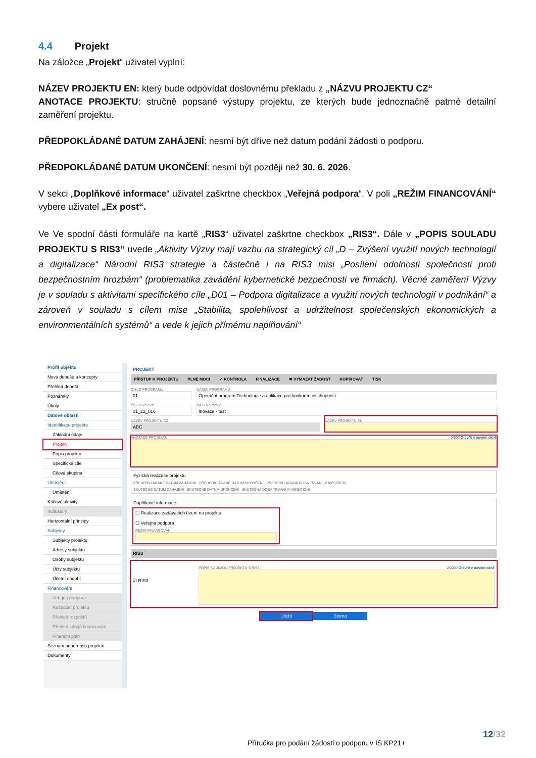4.4 Projekt
Na záložce „Projekt“ uživatel vyplní:
NÁZEV PROJEKTU EN: který bude odpovídat doslovnému překladu z „NÁZVU PROJEKTU CZ“
ANOTACE PROJEKTU: stručně popsané výstupy projektu, ze kterých bude jednoznačně patrné detailní zaměření projektu.
PŘEDPOKLÁDANÉ DATUM ZAHÁJENÍ: nesmí být dříve než datum podání žádosti o podporu.
PŘEDPOKLÁDANÉ DATUM UKONČENÍ: nesmí být později než 30. 6. 2026.
V sekci „Doplňkové informace“ uživatel zaškrtne checkbox „Veřejná podpora“. V poli „REŽIM FINANCOVÁNÍ“ vybere uživatel „Ex post“.
Ve Ve spodní části formuláře na kartě „RIS3“ uživatel zaškrtne checkbox „RIS3“. Dále v „POPIS SOULADU PROJEKTU S RIS3“ uvede „Aktivity Výzvy mají vazbu na strategický cíl „D – Zvýšení využití nových technologií a digitalizace“ Národní RIS3 strategie a částečně i na RIS3 misi „Posílení odolnosti společnosti proti bezpečnostním hrozbám“ (problematika zavádění kybernetické bezpečnosti ve firmách). Věcné zaměření Výzvy je v souladu s aktivitami specifického cíle „D01 – Podpora digitalizace a využití nových technologií v podnikání“ a zároveň v souladu s cílem mise „Stabilita, spolehlivost a udržitelnost společenských ekonomických a environmentálních systémů“ a vede k jejich přímému naplňování“
Profil objektu
Nová depeše a koncepty
Přehled depeší
Poznámky
Úkoly
Datové oblasti
Identifikace projektu
Základní údaje
Projekt
Popis projektu
Specifické cíle
Cílová skupina
Umístění
Umístění
Klíčové aktivity
Indikátory
Horizontální principy
Subjekty
Subjekty projektu
Adresy subjektu
Osoby subjektu
Účty subjektu
Účetní období
Financování
Veřejná podpora
Rozpočet projektu
Přehled rozpočtů
Přehled zdrojů financování
Finanční plán
Seznam odborností projektu
Dokumenty
PROJEKT
PŘÍSTUP K PROJEKTU PLNÉ MOCI ✔ KONTROLA FINALIZACE ✖ VYMAZAT ŽÁDOST KOPÍROVAT TISK
ČÍSLO PROGRAMU
01
ČÍSLO VÝZVY
01_22_016
NÁZEV PROGRAMU
Operační program Technologie a aplikace pro konkurenceschopnost
NÁZEV VÝZVY
Inovace - test
NÁZEV PROJEKTU CZ
ABC
NÁZEV PROJEKTU EN
ANOTACE PROJEKTU 0/500 Otevřít v novém okně
Fyzická realizace projektu
PŘEDPOKLÁDANÉ DATUM ZAHÁJENÍ PŘEDPOKLÁDANÉ DATUM UKONČENÍ PŘEDPOKLÁDANÁ DOBA TRVÁNÍ (V MĚSÍCÍCH)
SKUTEČNÉ DATUM ZAHÁJENÍ SKUTEČNÉ DATUM UKONČENÍ SKUTEČNÁ DOBA TRVÁNÍ (V MĚSÍCÍCH)
Doplňkové informace
☐ Realizace zadávacích řízení na projektu
☐ Veřejná podpora
REŽIM FINANCOVÁNÍ
RIS3
☑ RIS3
POPIS SOULADU PROJEKTU S RIS3 2/2000 Otevřít v novém okně
Uložit Storno
12/32
Příručka pro podání žádosti o podporu v IS KP21+